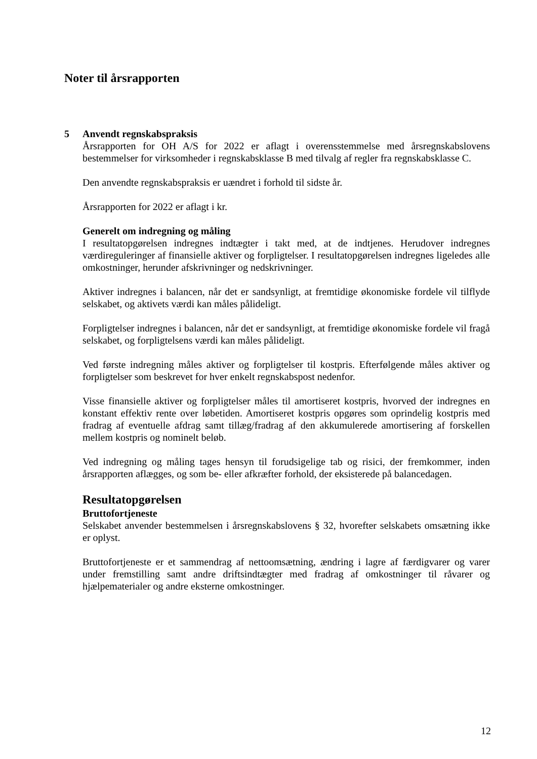Noter til årsrapporten
5 Anvendt regnskabspraksis
Årsrapporten for OH A/S for 2022 er aflagt i overensstemmelse med årsregnskabslovens bestemmelser for virksomheder i regnskabsklasse B med tilvalg af regler fra regnskabsklasse C.
Den anvendte regnskabspraksis er uændret i forhold til sidste år.
Årsrapporten for 2022 er aflagt i kr.
Generelt om indregning og måling
I resultatopgørelsen indregnes indtægter i takt med, at de indtjenes. Herudover indregnes værdireguleringer af finansielle aktiver og forpligtelser. I resultatopgørelsen indregnes ligeledes alle omkostninger, herunder afskrivninger og nedskrivninger.
Aktiver indregnes i balancen, når det er sandsynligt, at fremtidige økonomiske fordele vil tilflyde selskabet, og aktivets værdi kan måles pålideligt.
Forpligtelser indregnes i balancen, når det er sandsynligt, at fremtidige økonomiske fordele vil fragå selskabet, og forpligtelsens værdi kan måles pålideligt.
Ved første indregning måles aktiver og forpligtelser til kostpris. Efterfølgende måles aktiver og forpligtelser som beskrevet for hver enkelt regnskabspost nedenfor.
Visse finansielle aktiver og forpligtelser måles til amortiseret kostpris, hvorved der indregnes en konstant effektiv rente over løbetiden. Amortiseret kostpris opgøres som oprindelig kostpris med fradrag af eventuelle afdrag samt tillæg/fradrag af den akkumulerede amortisering af forskellen mellem kostpris og nominelt beløb.
Ved indregning og måling tages hensyn til forudsigelige tab og risici, der fremkommer, inden årsrapporten aflægges, og som be- eller afkræfter forhold, der eksisterede på balancedagen.
Resultatopgørelsen
Bruttofortjeneste
Selskabet anvender bestemmelsen i årsregnskabslovens § 32, hvorefter selskabets omsætning ikke er oplyst.
Bruttofortjeneste er et sammendrag af nettoomsætning, ændring i lagre af færdigvarer og varer under fremstilling samt andre driftsindtægter med fradrag af omkostninger til råvarer og hjælpematerialer og andre eksterne omkostninger.
12